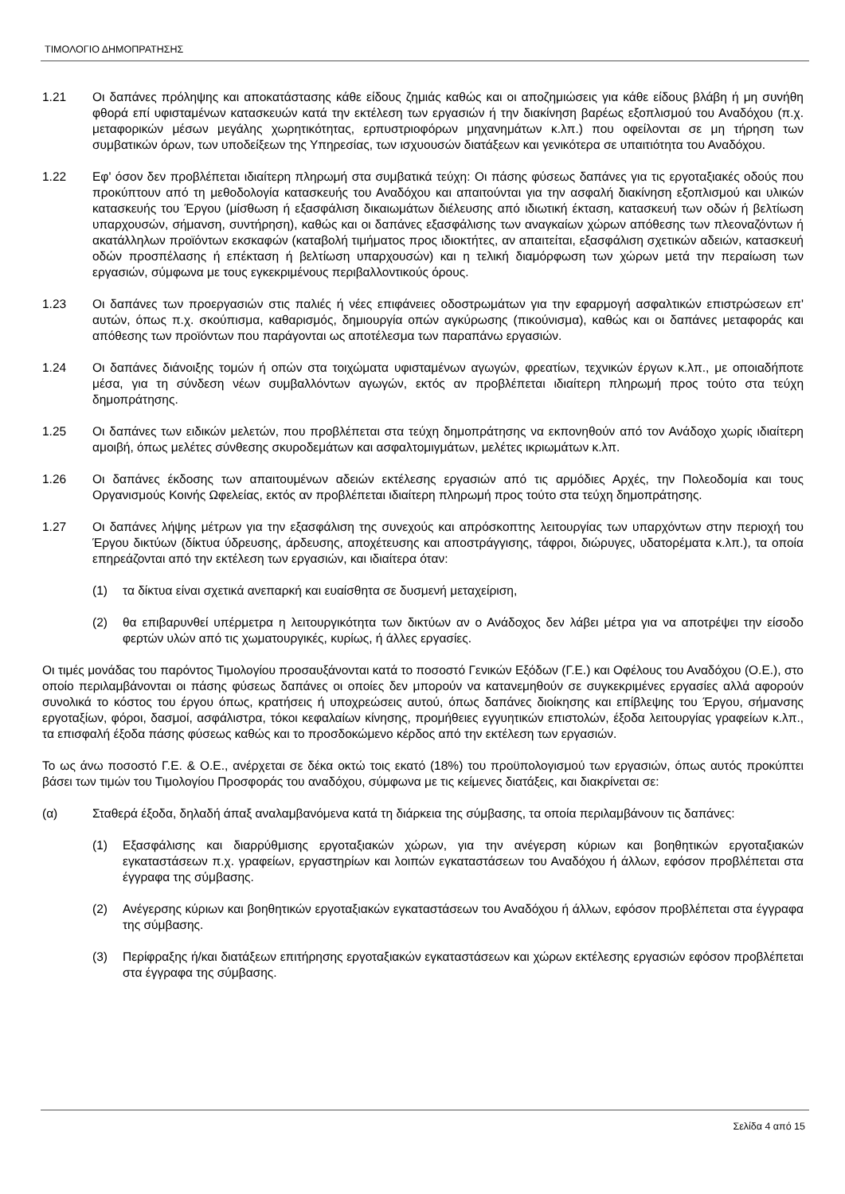ΤΙΜΟΛΟΓΙΟ ΔΗΜΟΠΡΑΤΗΣΗΣ
1.21 Οι δαπάνες πρόληψης και αποκατάστασης κάθε είδους ζημιάς καθώς και οι αποζημιώσεις για κάθε είδους βλάβη ή μη συνήθη φθορά επί υφισταμένων κατασκευών κατά την εκτέλεση των εργασιών ή την διακίνηση βαρέως εξοπλισμού του Αναδόχου (π.χ. μεταφορικών μέσων μεγάλης χωρητικότητας, ερπυστριοφόρων μηχανημάτων κ.λπ.) που οφείλονται σε μη τήρηση των συμβατικών όρων, των υποδείξεων της Υπηρεσίας, των ισχυουσών διατάξεων και γενικότερα σε υπαιτιότητα του Αναδόχου.
1.22 Εφ' όσον δεν προβλέπεται ιδιαίτερη πληρωμή στα συμβατικά τεύχη: Οι πάσης φύσεως δαπάνες για τις εργοταξιακές οδούς που προκύπτουν από τη μεθοδολογία κατασκευής του Αναδόχου και απαιτούνται για την ασφαλή διακίνηση εξοπλισμού και υλικών κατασκευής του Έργου (μίσθωση ή εξασφάλιση δικαιωμάτων διέλευσης από ιδιωτική έκταση, κατασκευή των οδών ή βελτίωση υπαρχουσών, σήμανση, συντήρηση), καθώς και οι δαπάνες εξασφάλισης των αναγκαίων χώρων απόθεσης των πλεοναζόντων ή ακατάλληλων προϊόντων εκσκαφών (καταβολή τιμήματος προς ιδιοκτήτες, αν απαιτείται, εξασφάλιση σχετικών αδειών, κατασκευή οδών προσπέλασης ή επέκταση ή βελτίωση υπαρχουσών) και η τελική διαμόρφωση των χώρων μετά την περαίωση των εργασιών, σύμφωνα με τους εγκεκριμένους περιβαλλοντικούς όρους.
1.23 Οι δαπάνες των προεργασιών στις παλιές ή νέες επιφάνειες οδοστρωμάτων για την εφαρμογή ασφαλτικών επιστρώσεων επ' αυτών, όπως π.χ. σκούπισμα, καθαρισμός, δημιουργία οπών αγκύρωσης (πικούνισμα), καθώς και οι δαπάνες μεταφοράς και απόθεσης των προϊόντων που παράγονται ως αποτέλεσμα των παραπάνω εργασιών.
1.24 Οι δαπάνες διάνοιξης τομών ή οπών στα τοιχώματα υφισταμένων αγωγών, φρεατίων, τεχνικών έργων κ.λπ., με οποιαδήποτε μέσα, για τη σύνδεση νέων συμβαλλόντων αγωγών, εκτός αν προβλέπεται ιδιαίτερη πληρωμή προς τούτο στα τεύχη δημοπράτησης.
1.25 Οι δαπάνες των ειδικών μελετών, που προβλέπεται στα τεύχη δημοπράτησης να εκπονηθούν από τον Ανάδοχο χωρίς ιδιαίτερη αμοιβή, όπως μελέτες σύνθεσης σκυροδεμάτων και ασφαλτομιγμάτων, μελέτες ικριωμάτων κ.λπ.
1.26 Οι δαπάνες έκδοσης των απαιτουμένων αδειών εκτέλεσης εργασιών από τις αρμόδιες Αρχές, την Πολεοδομία και τους Οργανισμούς Κοινής Ωφελείας, εκτός αν προβλέπεται ιδιαίτερη πληρωμή προς τούτο στα τεύχη δημοπράτησης.
1.27 Οι δαπάνες λήψης μέτρων για την εξασφάλιση της συνεχούς και απρόσκοπτης λειτουργίας των υπαρχόντων στην περιοχή του Έργου δικτύων (δίκτυα ύδρευσης, άρδευσης, αποχέτευσης και αποστράγγισης, τάφροι, διώρυγες, υδατορέματα κ.λπ.), τα οποία επηρεάζονται από την εκτέλεση των εργασιών, και ιδιαίτερα όταν:
(1) τα δίκτυα είναι σχετικά ανεπαρκή και ευαίσθητα σε δυσμενή μεταχείριση,
(2) θα επιβαρυνθεί υπέρμετρα η λειτουργικότητα των δικτύων αν ο Ανάδοχος δεν λάβει μέτρα για να αποτρέψει την είσοδο φερτών υλών από τις χωματουργικές, κυρίως, ή άλλες εργασίες.
Οι τιμές μονάδας του παρόντος Τιμολογίου προσαυξάνονται κατά το ποσοστό Γενικών Εξόδων (Γ.Ε.) και Οφέλους του Αναδόχου (Ο.Ε.), στο οποίο περιλαμβάνονται οι πάσης φύσεως δαπάνες οι οποίες δεν μπορούν να κατανεμηθούν σε συγκεκριμένες εργασίες αλλά αφορούν συνολικά το κόστος του έργου όπως, κρατήσεις ή υποχρεώσεις αυτού, όπως δαπάνες διοίκησης και επίβλεψης του Έργου, σήμανσης εργοταξίων, φόροι, δασμοί, ασφάλιστρα, τόκοι κεφαλαίων κίνησης, προμήθειες εγγυητικών επιστολών, έξοδα λειτουργίας γραφείων κ.λπ., τα επισφαλή έξοδα πάσης φύσεως καθώς και το προσδοκώμενο κέρδος από την εκτέλεση των εργασιών.
Το ως άνω ποσοστό Γ.Ε. & Ο.Ε., ανέρχεται σε δέκα οκτώ τοις εκατό (18%) του προϋπολογισμού των εργασιών, όπως αυτός προκύπτει βάσει των τιμών του Τιμολογίου Προσφοράς του αναδόχου, σύμφωνα με τις κείμενες διατάξεις, και διακρίνεται σε:
(α) Σταθερά έξοδα, δηλαδή άπαξ αναλαμβανόμενα κατά τη διάρκεια της σύμβασης, τα οποία περιλαμβάνουν τις δαπάνες:
(1) Εξασφάλισης και διαρρύθμισης εργοταξιακών χώρων, για την ανέγερση κύριων και βοηθητικών εργοταξιακών εγκαταστάσεων π.χ. γραφείων, εργαστηρίων και λοιπών εγκαταστάσεων του Αναδόχου ή άλλων, εφόσον προβλέπεται στα έγγραφα της σύμβασης.
(2) Ανέγερσης κύριων και βοηθητικών εργοταξιακών εγκαταστάσεων του Αναδόχου ή άλλων, εφόσον προβλέπεται στα έγγραφα της σύμβασης.
(3) Περίφραξης ή/και διατάξεων επιτήρησης εργοταξιακών εγκαταστάσεων και χώρων εκτέλεσης εργασιών εφόσον προβλέπεται στα έγγραφα της σύμβασης.
Σελίδα 4 από 15